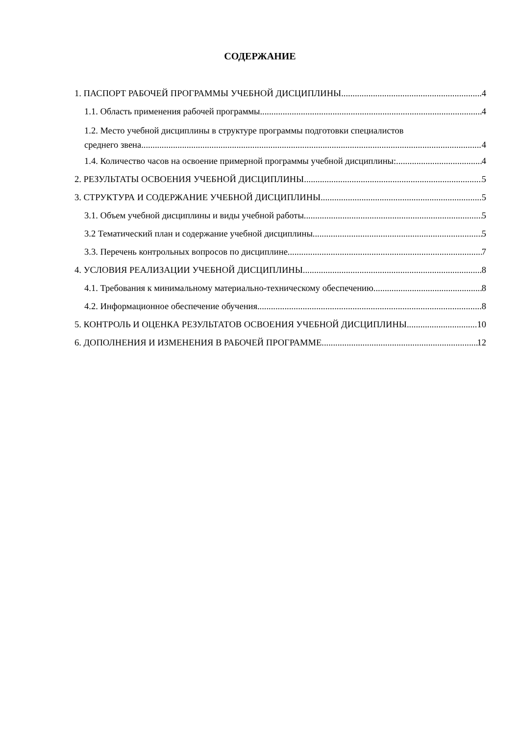СОДЕРЖАНИЕ
1. ПАСПОРТ РАБОЧЕЙ ПРОГРАММЫ УЧЕБНОЙ ДИСЦИПЛИНЫ 4
1.1. Область применения рабочей программы 4
1.2. Место учебной дисциплины в структуре программы подготовки специалистов
среднего звена 4
1.4. Количество часов на освоение примерной программы учебной дисциплины: 4
2. РЕЗУЛЬТАТЫ ОСВОЕНИЯ УЧЕБНОЙ ДИСЦИПЛИНЫ 5
3. СТРУКТУРА И СОДЕРЖАНИЕ УЧЕБНОЙ ДИСЦИПЛИНЫ 5
3.1. Объем учебной дисциплины и виды учебной работы 5
3.2 Тематический план и содержание учебной дисциплины 5
3.3. Перечень контрольных вопросов по дисциплине 7
4. УСЛОВИЯ РЕАЛИЗАЦИИ УЧЕБНОЙ ДИСЦИПЛИНЫ 8
4.1. Требования к минимальному материально-техническому обеспечению 8
4.2. Информационное обеспечение обучения 8
5. КОНТРОЛЬ И ОЦЕНКА РЕЗУЛЬТАТОВ ОСВОЕНИЯ УЧЕБНОЙ ДИСЦИПЛИНЫ 10
6. ДОПОЛНЕНИЯ И ИЗМЕНЕНИЯ В РАБОЧЕЙ ПРОГРАММЕ 12